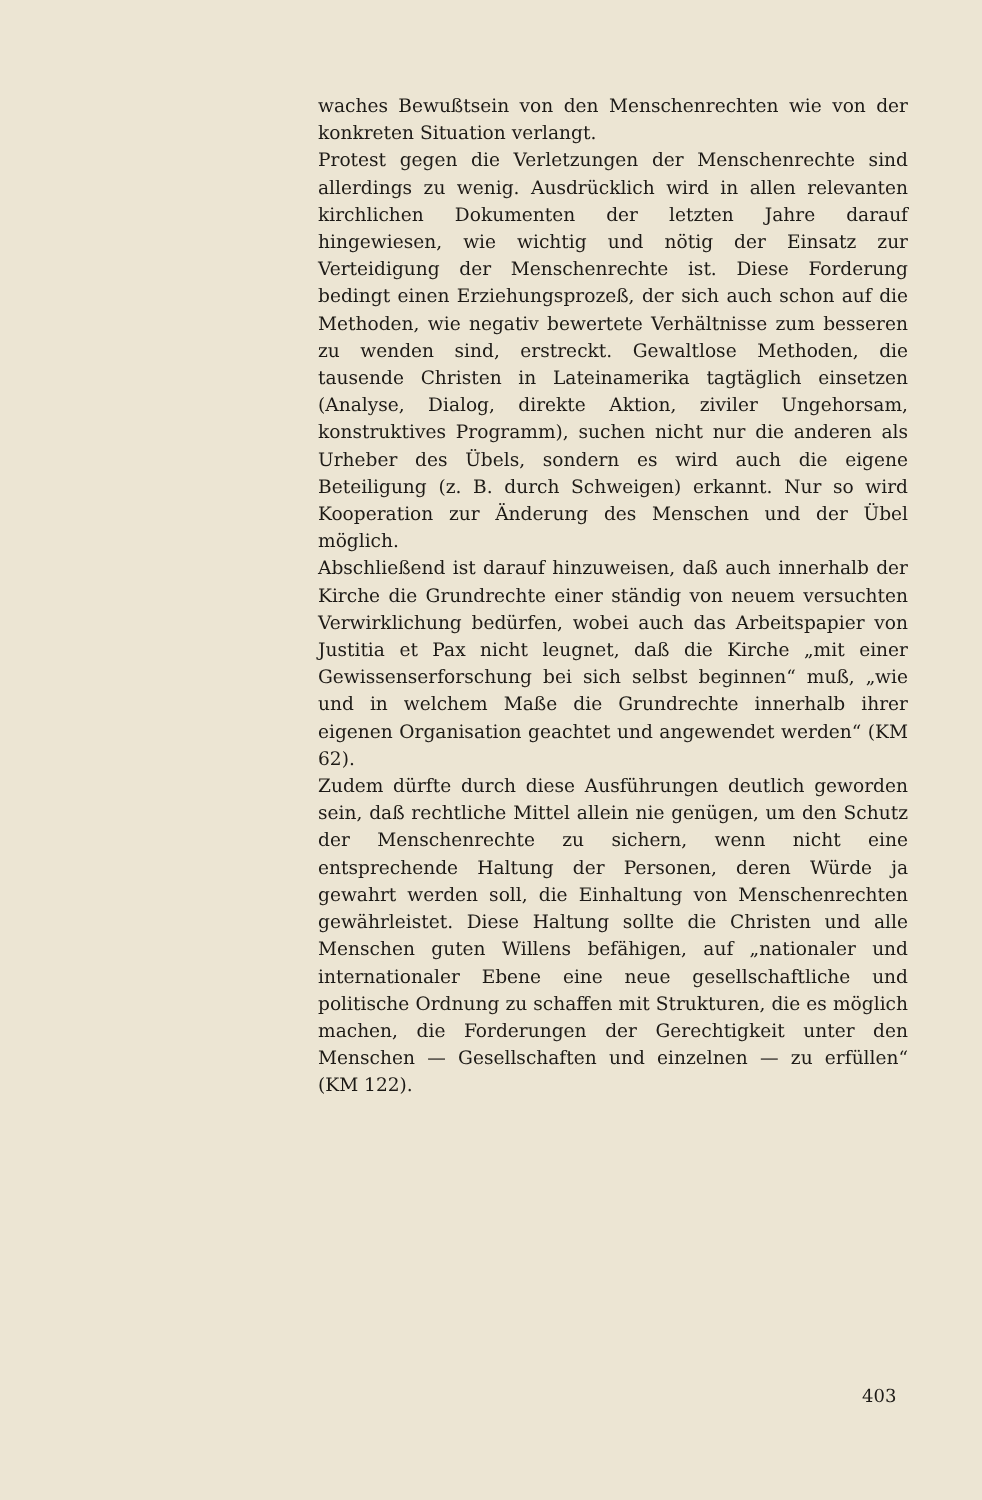waches Bewußtsein von den Menschenrechten wie von der konkreten Situation verlangt.
Protest gegen die Verletzungen der Menschenrechte sind allerdings zu wenig. Ausdrücklich wird in allen relevanten kirchlichen Dokumenten der letzten Jahre darauf hingewiesen, wie wichtig und nötig der Einsatz zur Verteidigung der Menschenrechte ist. Diese Forderung bedingt einen Erziehungsprozeß, der sich auch schon auf die Methoden, wie negativ bewertete Verhältnisse zum besseren zu wenden sind, erstreckt. Gewaltlose Methoden, die tausende Christen in Lateinamerika tagtäglich einsetzen (Analyse, Dialog, direkte Aktion, ziviler Ungehorsam, konstruktives Programm), suchen nicht nur die anderen als Urheber des Übels, sondern es wird auch die eigene Beteiligung (z. B. durch Schweigen) erkannt. Nur so wird Kooperation zur Änderung des Menschen und der Übel möglich.
Abschließend ist darauf hinzuweisen, daß auch innerhalb der Kirche die Grundrechte einer ständig von neuem versuchten Verwirklichung bedürfen, wobei auch das Arbeitspapier von Justitia et Pax nicht leugnet, daß die Kirche „mit einer Gewissenserforschung bei sich selbst beginnen“ muß, „wie und in welchem Maße die Grundrechte innerhalb ihrer eigenen Organisation geachtet und angewendet werden“ (KM 62).
Zudem dürfte durch diese Ausführungen deutlich geworden sein, daß rechtliche Mittel allein nie genügen, um den Schutz der Menschenrechte zu sichern, wenn nicht eine entsprechende Haltung der Personen, deren Würde ja gewahrt werden soll, die Einhaltung von Menschenrechten gewährleistet. Diese Haltung sollte die Christen und alle Menschen guten Willens befähigen, auf „nationaler und internationaler Ebene eine neue gesellschaftliche und politische Ordnung zu schaffen mit Strukturen, die es möglich machen, die Forderungen der Gerechtigkeit unter den Menschen — Gesellschaften und einzelnen — zu erfüllen“ (KM 122).
403